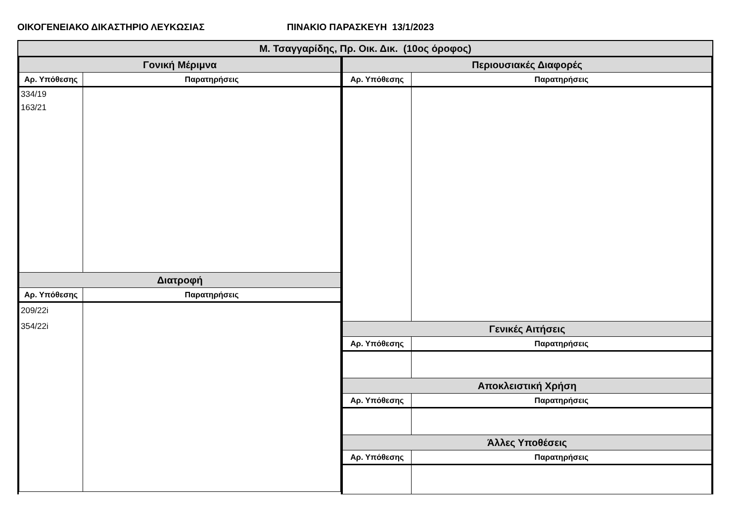ΟΙΚΟΓΕΝΕΙΑΚΟ ΔΙΚΑΣΤΗΡΙΟ ΛΕΥΚΩΣΙΑΣ ΠΙΝΑΚΙΟ ΠΑΡΑΣΚΕΥΗ 13/1/2023
Μ. Τσαγγαρίδης, Πρ. Οικ. Δικ. (10ος όροφος)
| Γονική Μέριμνα | |
| --- | --- |
| Αρ. Υπόθεσης | Παρατηρήσεις |
| 334/19 163/21 | |
| Διατροφή | |
| Αρ. Υπόθεσης | Παρατηρήσεις |
| 209/22i 354/22i | |
| Περιουσιακές Διαφορές | |
| --- | --- |
| Αρ. Υπόθεσης | Παρατηρήσεις |
| Γενικές Αιτήσεις | |
| Αρ. Υπόθεσης | Παρατηρήσεις |
| Αποκλειστική Χρήση | |
| Αρ. Υπόθεσης | Παρατηρήσεις |
| Άλλες Υποθέσεις | |
| Αρ. Υπόθεσης | Παρατηρήσεις |